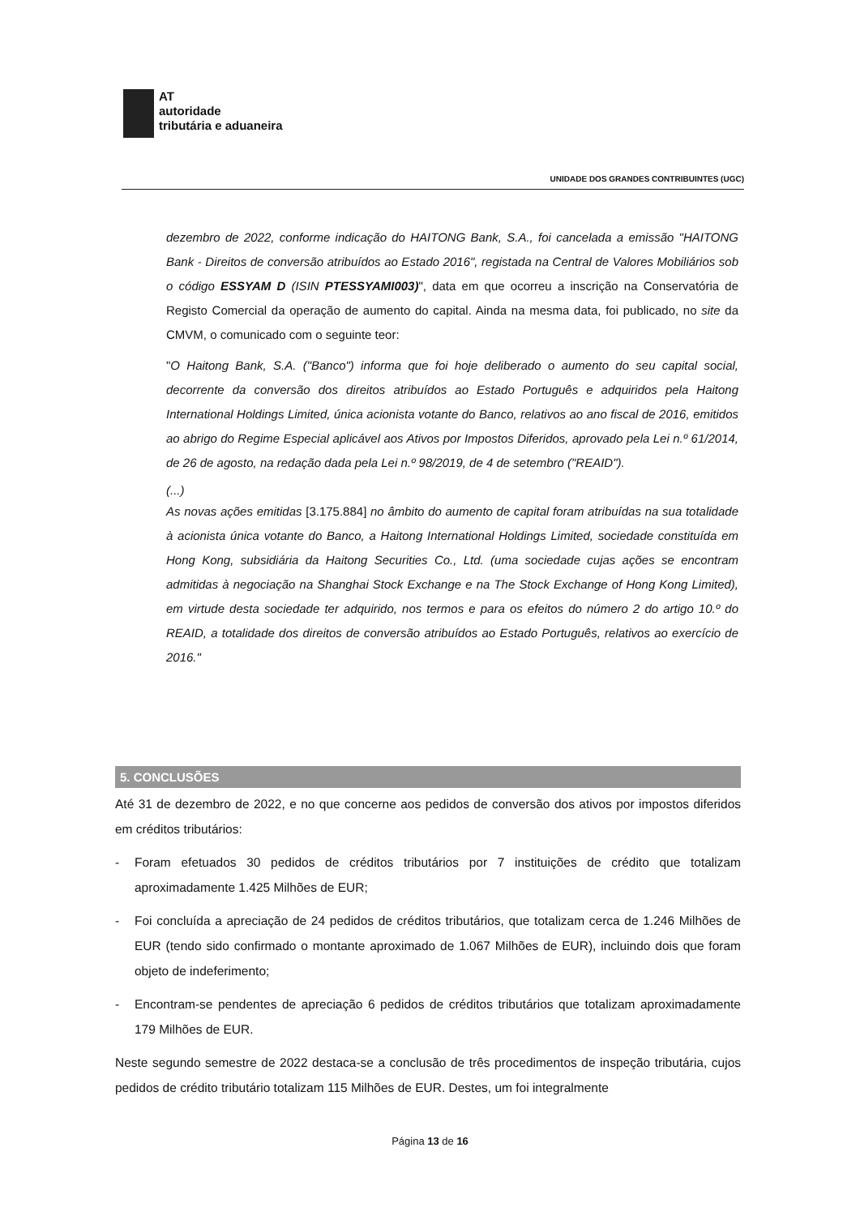AT
autoridade
tributária e aduaneira
UNIDADE DOS GRANDES CONTRIBUINTES (UGC)
dezembro de 2022, conforme indicação do HAITONG Bank, S.A., foi cancelada a emissão "HAITONG Bank - Direitos de conversão atribuídos ao Estado 2016", registada na Central de Valores Mobiliários sob o código ESSYAM D (ISIN PTESSYAMI003)", data em que ocorreu a inscrição na Conservatória de Registo Comercial da operação de aumento do capital. Ainda na mesma data, foi publicado, no site da CMVM, o comunicado com o seguinte teor:
"O Haitong Bank, S.A. ("Banco") informa que foi hoje deliberado o aumento do seu capital social, decorrente da conversão dos direitos atribuídos ao Estado Português e adquiridos pela Haitong International Holdings Limited, única acionista votante do Banco, relativos ao ano fiscal de 2016, emitidos ao abrigo do Regime Especial aplicável aos Ativos por Impostos Diferidos, aprovado pela Lei n.º 61/2014, de 26 de agosto, na redação dada pela Lei n.º 98/2019, de 4 de setembro ("REAID").
(...)
As novas ações emitidas [3.175.884] no âmbito do aumento de capital foram atribuídas na sua totalidade à acionista única votante do Banco, a Haitong International Holdings Limited, sociedade constituída em Hong Kong, subsidiária da Haitong Securities Co., Ltd. (uma sociedade cujas ações se encontram admitidas à negociação na Shanghai Stock Exchange e na The Stock Exchange of Hong Kong Limited), em virtude desta sociedade ter adquirido, nos termos e para os efeitos do número 2 do artigo 10.º do REAID, a totalidade dos direitos de conversão atribuídos ao Estado Português, relativos ao exercício de 2016."
5. CONCLUSÕES
Até 31 de dezembro de 2022, e no que concerne aos pedidos de conversão dos ativos por impostos diferidos em créditos tributários:
- Foram efetuados 30 pedidos de créditos tributários por 7 instituições de crédito que totalizam aproximadamente 1.425 Milhões de EUR;
- Foi concluída a apreciação de 24 pedidos de créditos tributários, que totalizam cerca de 1.246 Milhões de EUR (tendo sido confirmado o montante aproximado de 1.067 Milhões de EUR), incluindo dois que foram objeto de indeferimento;
- Encontram-se pendentes de apreciação 6 pedidos de créditos tributários que totalizam aproximadamente 179 Milhões de EUR.
Neste segundo semestre de 2022 destaca-se a conclusão de três procedimentos de inspeção tributária, cujos pedidos de crédito tributário totalizam 115 Milhões de EUR. Destes, um foi integralmente
Página 13 de 16